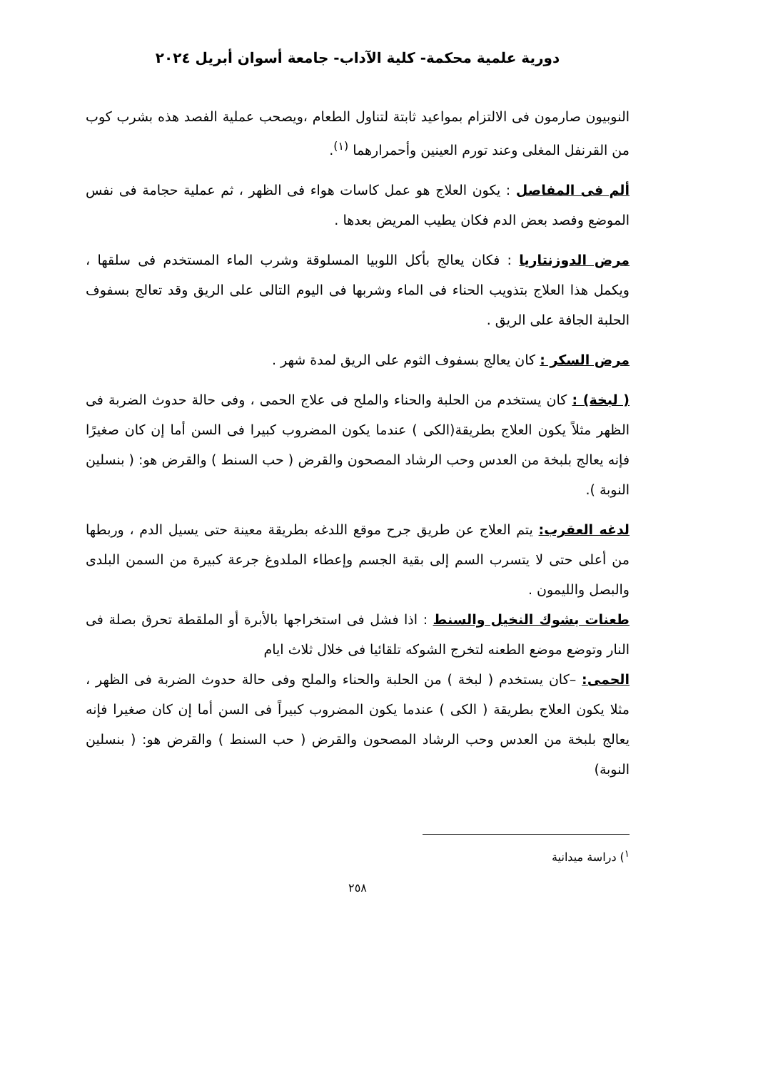دورية علمية محكمة- كلية الآداب- جامعة أسوان أبريل ٢٠٢٤
النوبيون صارمون فى الالتزام بمواعيد ثابتة لتناول الطعام ،ويصحب عملية الفصد هذه بشرب كوب من القرنفل المغلى وعند تورم العينين وأحمرارهما <sup>(١)</sup>.
ألم فى المفاصل : يكون العلاج هو عمل كاسات هواء فى الظهر ، ثم عملية حجامة فى نفس الموضع وفصد بعض الدم فكان يطيب المريض بعدها .
مرض الدوزنتاريا : فكان يعالج بأكل اللوبيا المسلوقة وشرب الماء المستخدم فى سلقها ، ويكمل هذا العلاج بتذويب الحناء فى الماء وشربها فى اليوم التالى على الريق وقد تعالج بسفوف الحلبة الجافة على الريق .
مرض السكر : كان يعالج بسفوف الثوم على الريق لمدة شهر .
( لبخة) : كان يستخدم من الحلبة والحناء والملح فى علاج الحمى ، وفى حالة حدوث الضربة فى الظهر مثلاً يكون العلاج بطريقة(الكى ) عندما يكون المضروب كبيرا فى السن أما إن كان صغيرًا فإنه يعالج بلبخة من العدس وحب الرشاد المصحون والقرض ( حب السنط ) والقرض هو: ( بنسلين النوبة ).
لدغه العقرب: يتم العلاج عن طريق جرح موقع اللدغه بطريقة معينة حتى يسيل الدم ، وربطها من أعلى حتى لا يتسرب السم إلى بقية الجسم وإعطاء الملدوغ جرعة كبيرة من السمن البلدى والبصل والليمون .
طعنات بشوك النخيل والسنط : اذا فشل فى استخراجها بالأبرة أو الملقطة تحرق بصلة فى النار وتوضع موضع الطعنه لتخرج الشوكه تلقائيا فى خلال ثلاث ايام
الحمى: –كان يستخدم ( لبخة ) من الحلبة والحناء والملح وفى حالة حدوث الضربة فى الظهر ، مثلا يكون العلاج بطريقة ( الكى ) عندما يكون المضروب كبيراً فى السن أما إن كان صغيرا فإنه يعالج بلبخة من العدس وحب الرشاد المصحون والقرض ( حب السنط ) والقرض هو: ( بنسلين النوبة)
<sup>١</sup>) دراسة ميدانية
٢٥٨